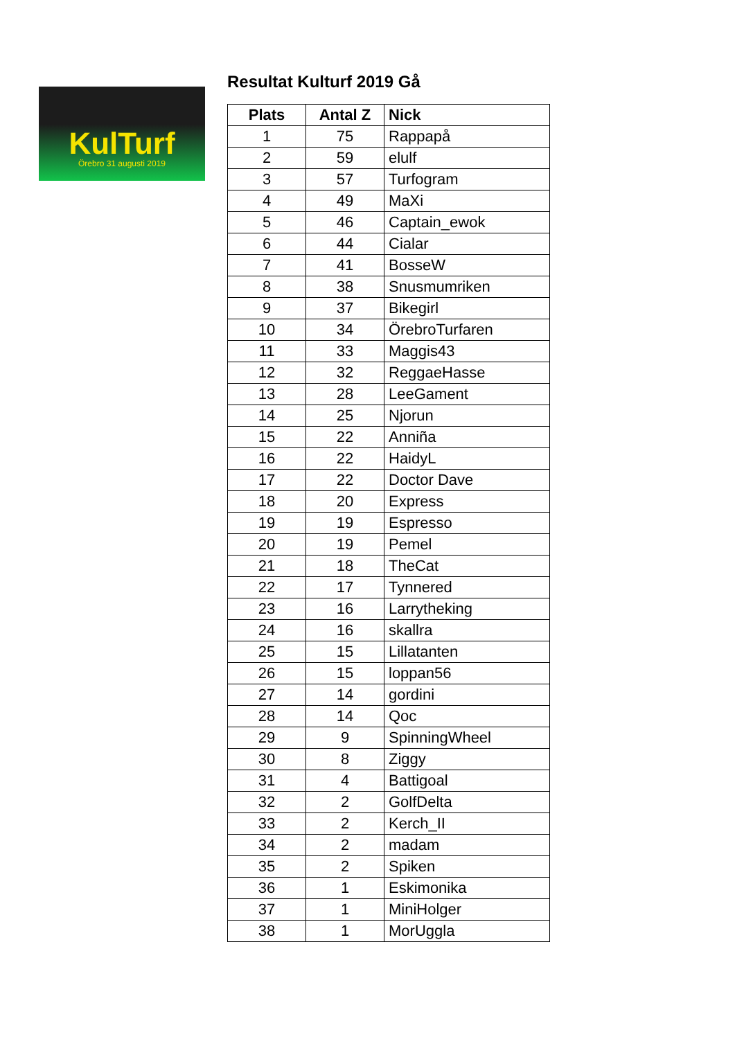KulTurf
Örebro 31 augusti 2019
Resultat Kulturf 2019 Gå
| Plats | Antal Z | Nick |
| --- | --- | --- |
| 1 | 75 | Rappapå |
| 2 | 59 | elulf |
| 3 | 57 | Turfogram |
| 4 | 49 | MaXi |
| 5 | 46 | Captain_ewok |
| 6 | 44 | Cialar |
| 7 | 41 | BosseW |
| 8 | 38 | Snusmumriken |
| 9 | 37 | Bikegirl |
| 10 | 34 | ÖrebroTurfaren |
| 11 | 33 | Maggis43 |
| 12 | 32 | ReggaeHasse |
| 13 | 28 | LeeGament |
| 14 | 25 | Njorun |
| 15 | 22 | Anniña |
| 16 | 22 | HaidyL |
| 17 | 22 | Doctor Dave |
| 18 | 20 | Express |
| 19 | 19 | Espresso |
| 20 | 19 | Pemel |
| 21 | 18 | TheCat |
| 22 | 17 | Tynnered |
| 23 | 16 | Larrytheking |
| 24 | 16 | skallra |
| 25 | 15 | Lillatanten |
| 26 | 15 | loppan56 |
| 27 | 14 | gordini |
| 28 | 14 | Qoc |
| 29 | 9 | SpinningWheel |
| 30 | 8 | Ziggy |
| 31 | 4 | Battigoal |
| 32 | 2 | GolfDelta |
| 33 | 2 | Kerch_II |
| 34 | 2 | madam |
| 35 | 2 | Spiken |
| 36 | 1 | Eskimonika |
| 37 | 1 | MiniHolger |
| 38 | 1 | MorUggla |